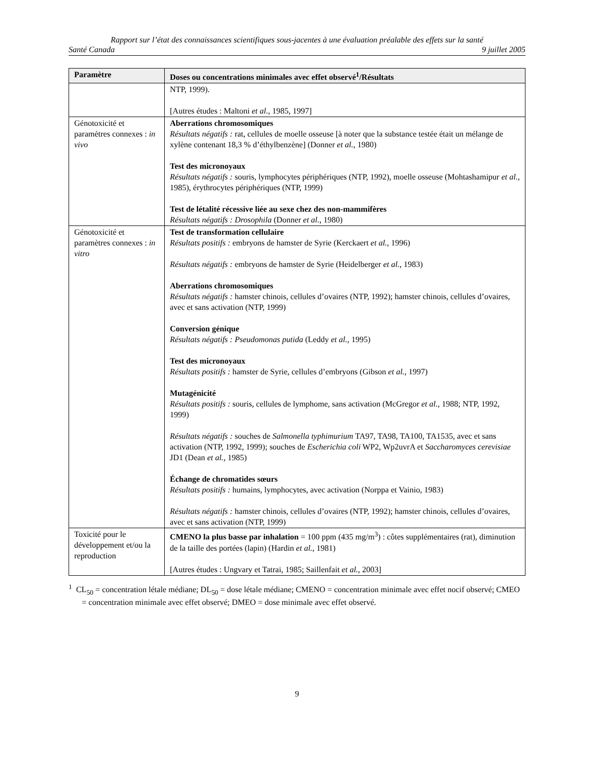Rapport sur l’état des connaissances scientifiques sous-jacentes à une évaluation préalable des effets sur la santé
Santé Canada 9 juillet 2005
| Paramètre | Doses ou concentrations minimales avec effet observé<sup>1</sup>/Résultats |
| --- | --- |
| | NTP, 1999). [Autres études : Maltoni et al. , 1985, 1997] |
| Génotoxicité et paramètres connexes : in vivo | Aberrations chromosomiques Résultats négatifs : rat, cellules de moelle osseuse [à noter que la substance testée était un mélange de xylène contenant 18,3 % d’éthylbenzène] (Donner et al. , 1980) Test des micronoyaux Résultats négatifs : souris, lymphocytes périphériques (NTP, 1992), moelle osseuse (Mohtashamipur et al. , 1985), érythrocytes périphériques (NTP, 1999) Test de létalité récessive liée au sexe chez des non-mammifères Résultats négatifs : Drosophila (Donner et al. , 1980) |
| Génotoxicité et paramètres connexes : in vitro | Test de transformation cellulaire Résultats positifs : embryons de hamster de Syrie (Kerckaert et al. , 1996) Résultats négatifs : embryons de hamster de Syrie (Heidelberger et al. , 1983) Aberrations chromosomiques Résultats négatifs : hamster chinois, cellules d’ovaires (NTP, 1992); hamster chinois, cellules d’ovaires, avec et sans activation (NTP, 1999) Conversion génique Résultats négatifs : Pseudomonas putida (Leddy et al. , 1995) Test des micronoyaux Résultats positifs : hamster de Syrie, cellules d’embryons (Gibson et al. , 1997) Mutagénicité Résultats positifs : souris, cellules de lymphome, sans activation (McGregor et al. , 1988; NTP, 1992, 1999) Résultats négatifs : souches de Salmonella typhimurium TA97, TA98, TA100, TA1535, avec et sans activation (NTP, 1992, 1999); souches de Escherichia coli WP2, Wp2uvrA et Saccharomyces cerevisiae JD1 (Dean et al. , 1985) Échange de chromatides sœurs Résultats positifs : humains, lymphocytes, avec activation (Norppa et Vainio, 1983) Résultats négatifs : hamster chinois, cellules d’ovaires (NTP, 1992); hamster chinois, cellules d’ovaires, avec et sans activation (NTP, 1999) |
| Toxicité pour le développement et/ou la reproduction | CMENO la plus basse par inhalation = 100 ppm (435 mg/m<sup>3</sup>) : côtes supplémentaires (rat), diminution de la taille des portées (lapin) (Hardin et al. , 1981) [Autres études : Ungvary et Tatrai, 1985; Saillenfait et al. , 2003] |
<sup>1</sup> CL<sub>50</sub> = concentration létale médiane; DL<sub>50</sub> = dose létale médiane; CMENO = concentration minimale avec effet nocif observé; CMEO = concentration minimale avec effet observé; DMEO = dose minimale avec effet observé.
9